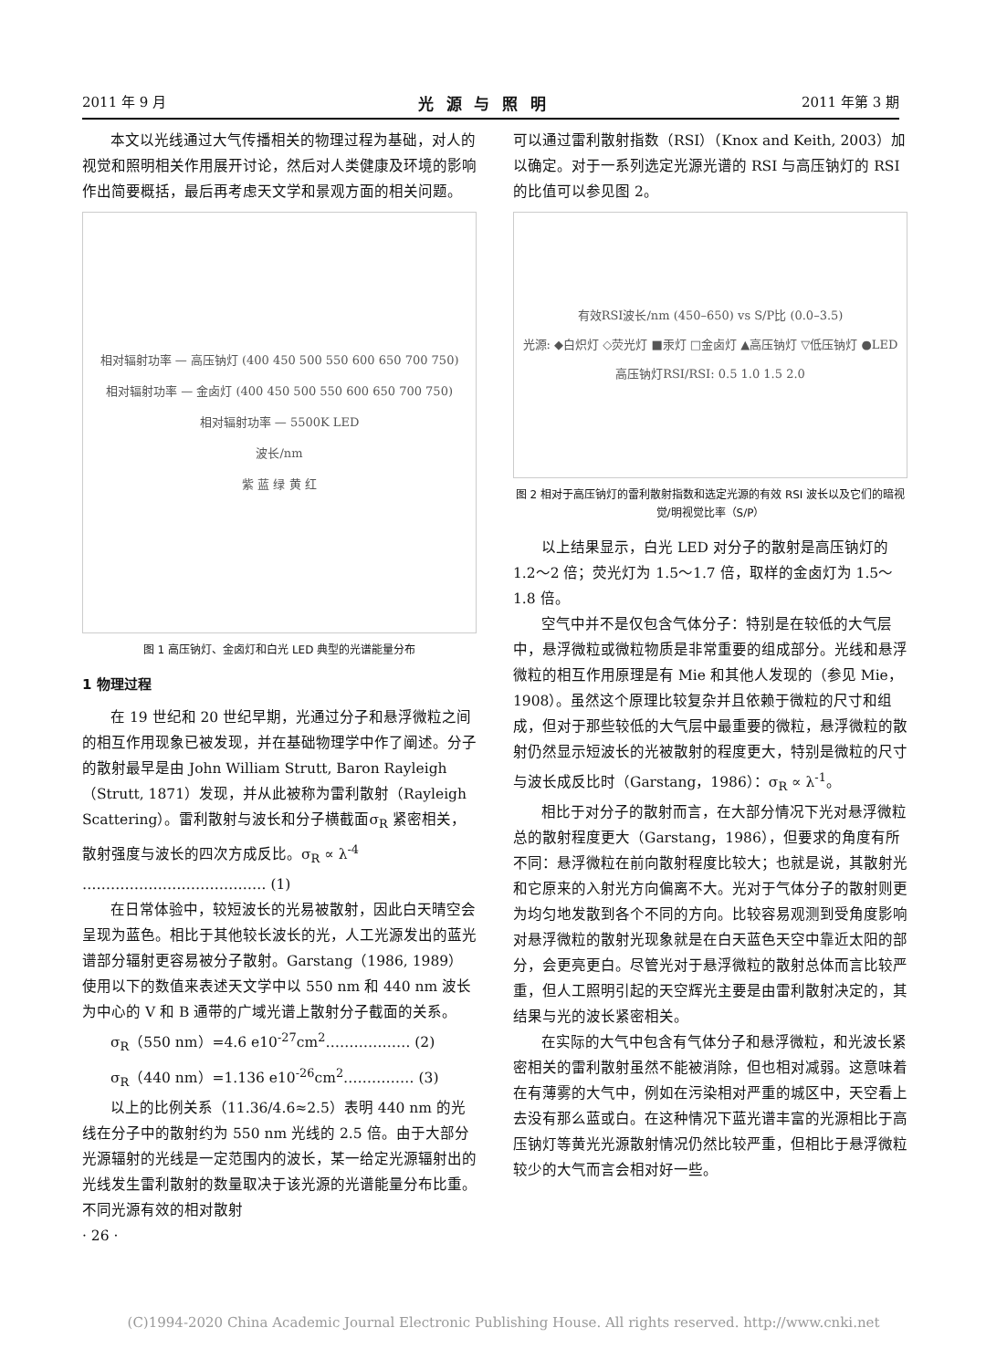2011 年 9 月 光 源 与 照 明 2011 年第 3 期
本文以光线通过大气传播相关的物理过程为基础，对人的视觉和照明相关作用展开讨论，然后对人类健康及环境的影响作出简要概括，最后再考虑天文学和景观方面的相关问题。
相对辐射功率 — 高压钠灯 (400 450 500 550 600 650 700 750)
相对辐射功率 — 金卤灯 (400 450 500 550 600 650 700 750)
相对辐射功率 — 5500K LED
波长/nm
紫 蓝 绿 黄 红
图 1 高压钠灯、金卤灯和白光 LED 典型的光谱能量分布
1 物理过程
在 19 世纪和 20 世纪早期，光通过分子和悬浮微粒之间的相互作用现象已被发现，并在基础物理学中作了阐述。分子的散射最早是由 John William Strutt, Baron Rayleigh （Strutt, 1871）发现，并从此被称为雷利散射（Rayleigh Scattering）。雷利散射与波长和分子横截面σ<sub>R</sub> 紧密相关，散射强度与波长的四次方成反比。σ<sub>R</sub> ∝ λ<sup>-4</sup> ………………………………… (1)
在日常体验中，较短波长的光易被散射，因此白天晴空会呈现为蓝色。相比于其他较长波长的光，人工光源发出的蓝光谱部分辐射更容易被分子散射。Garstang（1986, 1989）使用以下的数值来表述天文学中以 550 nm 和 440 nm 波长为中心的 V 和 B 通带的广域光谱上散射分子截面的关系。
σ<sub>R</sub>（550 nm）=4.6 e10<sup>-27</sup>cm<sup>2</sup>……………… (2)
σ<sub>R</sub>（440 nm）=1.136 e10<sup>-26</sup>cm<sup>2</sup>…………… (3)
以上的比例关系（11.36/4.6≈2.5）表明 440 nm 的光线在分子中的散射约为 550 nm 光线的 2.5 倍。由于大部分光源辐射的光线是一定范围内的波长，某一给定光源辐射出的光线发生雷利散射的数量取决于该光源的光谱能量分布比重。不同光源有效的相对散射
· 26 ·
可以通过雷利散射指数（RSI）（Knox and Keith, 2003）加以确定。对于一系列选定光源光谱的 RSI 与高压钠灯的 RSI 的比值可以参见图 2。
有效RSI波长/nm (450–650) vs S/P比 (0.0–3.5)
光源: ◆白炽灯 ◇荧光灯 ■汞灯 □金卤灯 ▲高压钠灯 ▽低压钠灯 ●LED
高压钠灯RSI/RSI: 0.5 1.0 1.5 2.0
图 2 相对于高压钠灯的雷利散射指数和选定光源的有效 RSI 波长以及它们的暗视觉/明视觉比率（S/P）
以上结果显示，白光 LED 对分子的散射是高压钠灯的 1.2～2 倍；荧光灯为 1.5～1.7 倍，取样的金卤灯为 1.5～1.8 倍。
空气中并不是仅包含气体分子：特别是在较低的大气层中，悬浮微粒或微粒物质是非常重要的组成部分。光线和悬浮微粒的相互作用原理是有 Mie 和其他人发现的（参见 Mie，1908）。虽然这个原理比较复杂并且依赖于微粒的尺寸和组成，但对于那些较低的大气层中最重要的微粒，悬浮微粒的散射仍然显示短波长的光被散射的程度更大，特别是微粒的尺寸与波长成反比时（Garstang，1986）：σ<sub>R</sub> ∝ λ<sup>-1</sup>。
相比于对分子的散射而言，在大部分情况下光对悬浮微粒总的散射程度更大（Garstang，1986），但要求的角度有所不同：悬浮微粒在前向散射程度比较大；也就是说，其散射光和它原来的入射光方向偏离不大。光对于气体分子的散射则更为均匀地发散到各个不同的方向。比较容易观测到受角度影响对悬浮微粒的散射光现象就是在白天蓝色天空中靠近太阳的部分，会更亮更白。尽管光对于悬浮微粒的散射总体而言比较严重，但人工照明引起的天空辉光主要是由雷利散射决定的，其结果与光的波长紧密相关。
在实际的大气中包含有气体分子和悬浮微粒，和光波长紧密相关的雷利散射虽然不能被消除，但也相对减弱。这意味着在有薄雾的大气中，例如在污染相对严重的城区中，天空看上去没有那么蓝或白。在这种情况下蓝光谱丰富的光源相比于高压钠灯等黄光光源散射情况仍然比较严重，但相比于悬浮微粒较少的大气而言会相对好一些。
(C)1994-2020 China Academic Journal Electronic Publishing House. All rights reserved. http://www.cnki.net